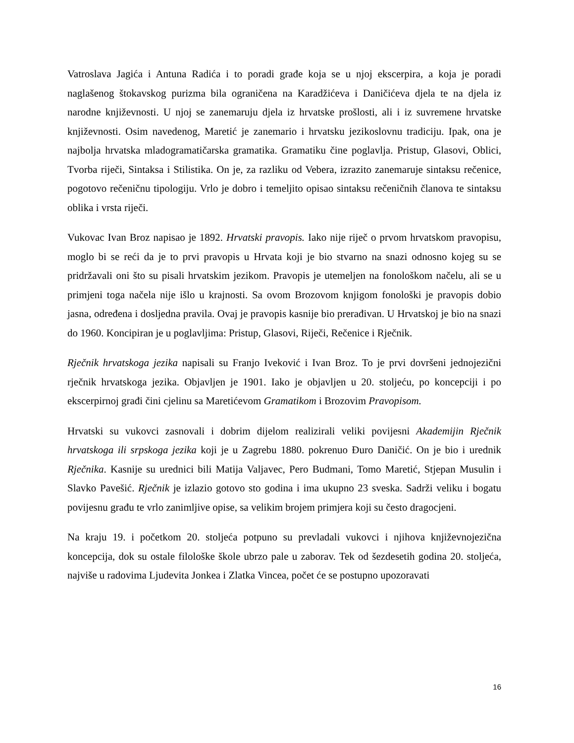Vatroslava Jagića i Antuna Radića i to poradi građe koja se u njoj ekscerpira, a koja je poradi naglašenog štokavskog purizma bila ograničena na Karadžićeva i Daničićeva djela te na djela iz narodne književnosti. U njoj se zanemaruju djela iz hrvatske prošlosti, ali i iz suvremene hrvatske književnosti. Osim navedenog, Maretić je zanemario i hrvatsku jezikoslovnu tradiciju. Ipak, ona je najbolja hrvatska mladogramatičarska gramatika. Gramatiku čine poglavlja. Pristup, Glasovi, Oblici, Tvorba riječi, Sintaksa i Stilistika. On je, za razliku od Vebera, izrazito zanemaruje sintaksu rečenice, pogotovo rečeničnu tipologiju. Vrlo je dobro i temeljito opisao sintaksu rečeničnih članova te sintaksu oblika i vrsta riječi.
Vukovac Ivan Broz napisao je 1892. Hrvatski pravopis. Iako nije riječ o prvom hrvatskom pravopisu, moglo bi se reći da je to prvi pravopis u Hrvata koji je bio stvarno na snazi odnosno kojeg su se pridržavali oni što su pisali hrvatskim jezikom. Pravopis je utemeljen na fonološkom načelu, ali se u primjeni toga načela nije išlo u krajnosti. Sa ovom Brozovom knjigom fonološki je pravopis dobio jasna, određena i dosljedna pravila. Ovaj je pravopis kasnije bio prerađivan. U Hrvatskoj je bio na snazi do 1960. Koncipiran je u poglavljima: Pristup, Glasovi, Riječi, Rečenice i Rječnik.
Rječnik hrvatskoga jezika napisali su Franjo Iveković i Ivan Broz. To je prvi dovršeni jednojezični rječnik hrvatskoga jezika. Objavljen je 1901. Iako je objavljen u 20. stoljeću, po koncepciji i po ekscerpirnoj građi čini cjelinu sa Maretićevom Gramatikom i Brozovim Pravopisom.
Hrvatski su vukovci zasnovali i dobrim dijelom realizirali veliki povijesni Akademijin Rječnik hrvatskoga ili srpskoga jezika koji je u Zagrebu 1880. pokrenuo Đuro Daničić. On je bio i urednik Rječnika. Kasnije su urednici bili Matija Valjavec, Pero Budmani, Tomo Maretić, Stjepan Musulin i Slavko Pavešić. Rječnik je izlazio gotovo sto godina i ima ukupno 23 sveska. Sadrži veliku i bogatu povijesnu građu te vrlo zanimljive opise, sa velikim brojem primjera koji su često dragocjeni.
Na kraju 19. i početkom 20. stoljeća potpuno su prevladali vukovci i njihova književnojezična koncepcija, dok su ostale filološke škole ubrzo pale u zaborav. Tek od šezdesetih godina 20. stoljeća, najviše u radovima Ljudevita Jonkea i Zlatka Vincea, počet će se postupno upozoravati
16